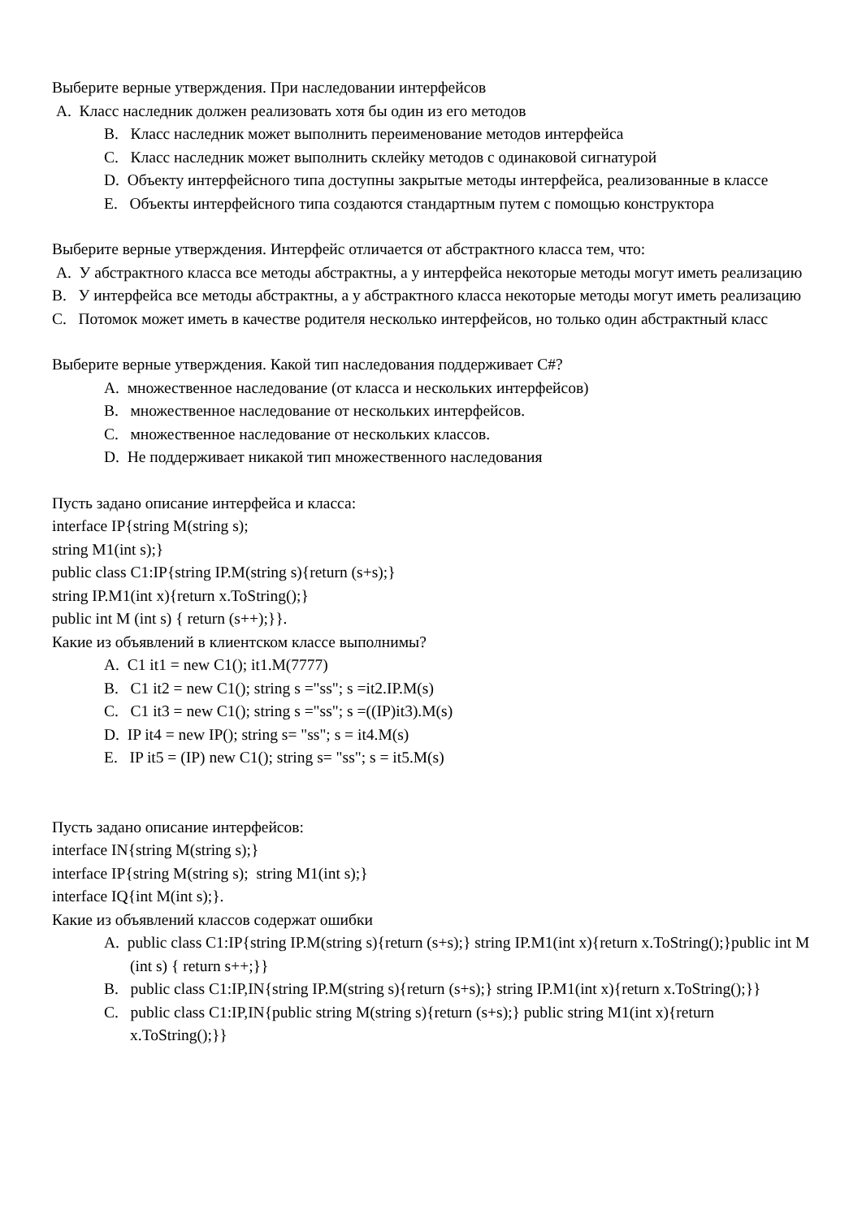Выберите верные утверждения. При наследовании интерфейсов
A. Класс наследник должен реализовать хотя бы один из его методов
B. Класс наследник может выполнить переименование методов интерфейса
C. Класс наследник может выполнить склейку методов с одинаковой сигнатурой
D. Объекту интерфейсного типа доступны закрытые методы интерфейса, реализованные в классе
E. Объекты интерфейсного типа создаются стандартным путем с помощью конструктора
Выберите верные утверждения. Интерфейс отличается от абстрактного класса тем, что:
A. У абстрактного класса все методы абстрактны, а у интерфейса некоторые методы могут иметь реализацию
B. У интерфейса все методы абстрактны, а у абстрактного класса некоторые методы могут иметь реализацию
C. Потомок может иметь в качестве родителя несколько интерфейсов, но только один абстрактный класс
Выберите верные утверждения. Какой тип наследования поддерживает C#?
A. множественное наследование (от класса и нескольких интерфейсов)
B. множественное наследование от нескольких интерфейсов.
C. множественное наследование от нескольких классов.
D. Не поддерживает никакой тип множественного наследования
Пусть задано описание интерфейса и класса:
interface IP{string M(string s);
string M1(int s);}
public class C1:IP{string IP.M(string s){return (s+s);}
string IP.M1(int x){return x.ToString();}
public int M (int s) { return (s++);}}.
Какие из объявлений в клиентском классе выполнимы?
A. C1 it1 = new C1(); it1.M(7777)
B. C1 it2 = new C1(); string s ="ss"; s =it2.IP.M(s)
C. C1 it3 = new C1(); string s ="ss"; s =((IP)it3).M(s)
D. IP it4 = new IP(); string s= "ss"; s = it4.M(s)
E. IP it5 = (IP) new C1(); string s= "ss"; s = it5.M(s)
Пусть задано описание интерфейсов:
interface IN{string M(string s);}
interface IP{string M(string s); string M1(int s);}
interface IQ{int M(int s);}.
Какие из объявлений классов содержат ошибки
A. public class C1:IP{string IP.M(string s){return (s+s);} string IP.M1(int x){return x.ToString();}public int M (int s) { return s++;}}
B. public class C1:IP,IN{string IP.M(string s){return (s+s);} string IP.M1(int x){return x.ToString();}}
C. public class C1:IP,IN{public string M(string s){return (s+s);} public string M1(int x){return x.ToString();}}